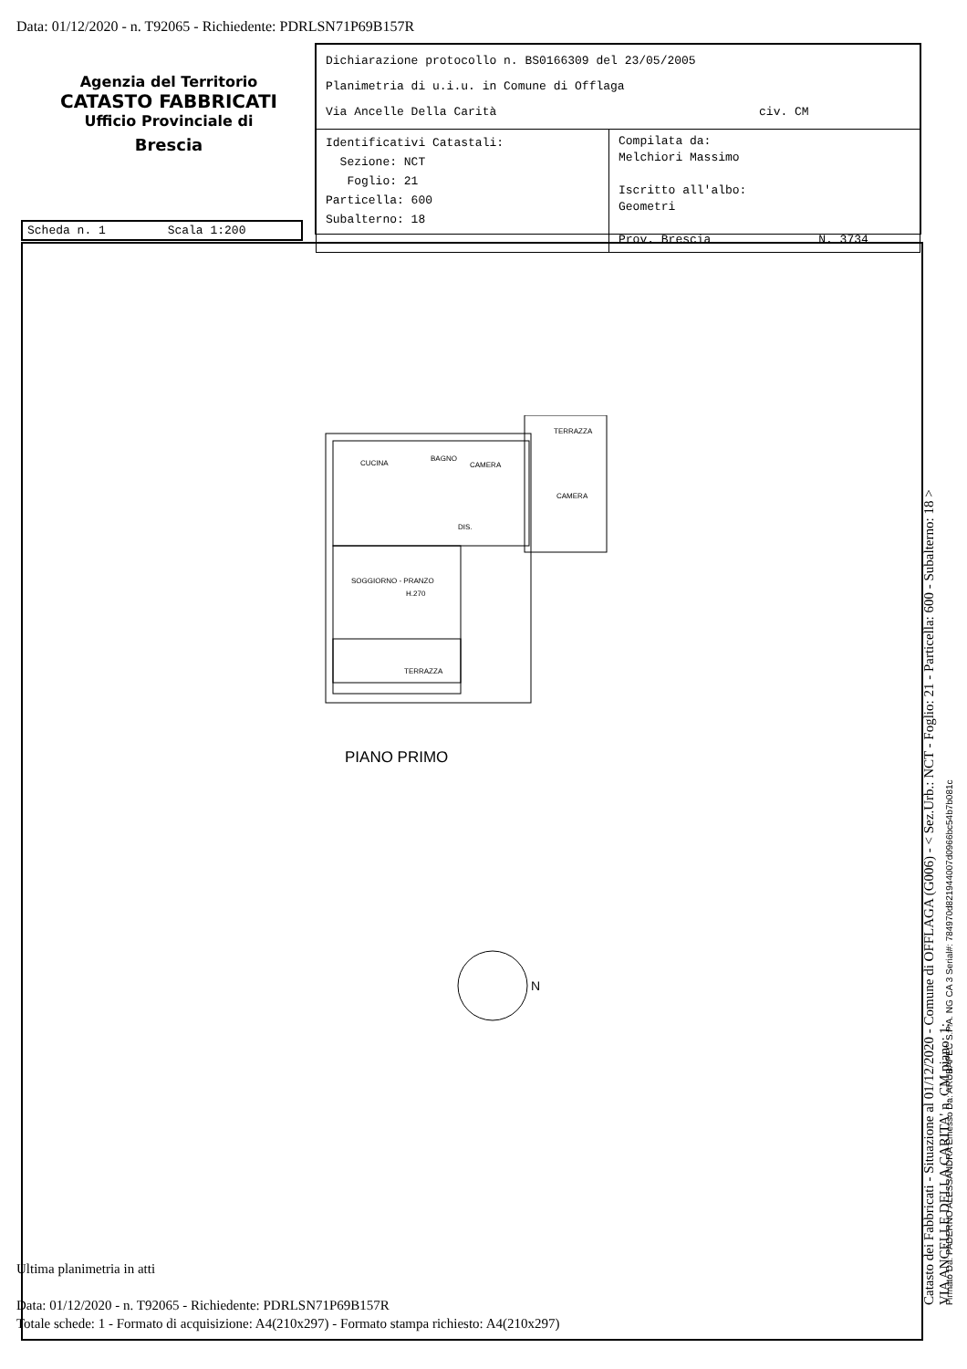Data: 01/12/2020 - n. T92065 - Richiedente: PDRLSN71P69B157R
Agenzia del Territorio
CATASTO FABBRICATI
Ufficio Provinciale di
Brescia
| Dichiarazione protocollo n. BS0166309 del 23/05/2005 Planimetria di u.i.u. in Comune di Offlaga Via Ancelle Della Carità civ. CM | |
| Identificativi Catastali: Sezione: NCT Foglio: 21 Particella: 600 Subalterno: 18 | Compilata da: Melchiori Massimo Iscritto all'albo: Geometri Prov. Brescia N. 3734 |
Scheda n. 1 Scala 1:200
CUCINA
BAGNO
CAMERA
TERRAZZA
CAMERA
DIS.
SOGGIORNO - PRANZO
H.270
TERRAZZA
PIANO PRIMO
N
Ultima planimetria in atti
Data: 01/12/2020 - n. T92065 - Richiedente: PDRLSN71P69B157R
Totale schede: 1 - Formato di acquisizione: A4(210x297) - Formato stampa richiesto: A4(210x297)
Catasto dei Fabbricati - Situazione al 01/12/2020 - Comune di OFFLAGA (G006) - < Sez.Urb.: NCT - Foglio: 21 - Particella: 600 - Subalterno: 18 >
VIA ANCELLE DELLA CARITA' n. CM piano: 1;
Firmato Da: PADERNO ALESSANDRA Emesso Da: ARUBAPEC S.P.A. NG CA 3 Serial#: 784970d821944007d0966bc54b7b081c